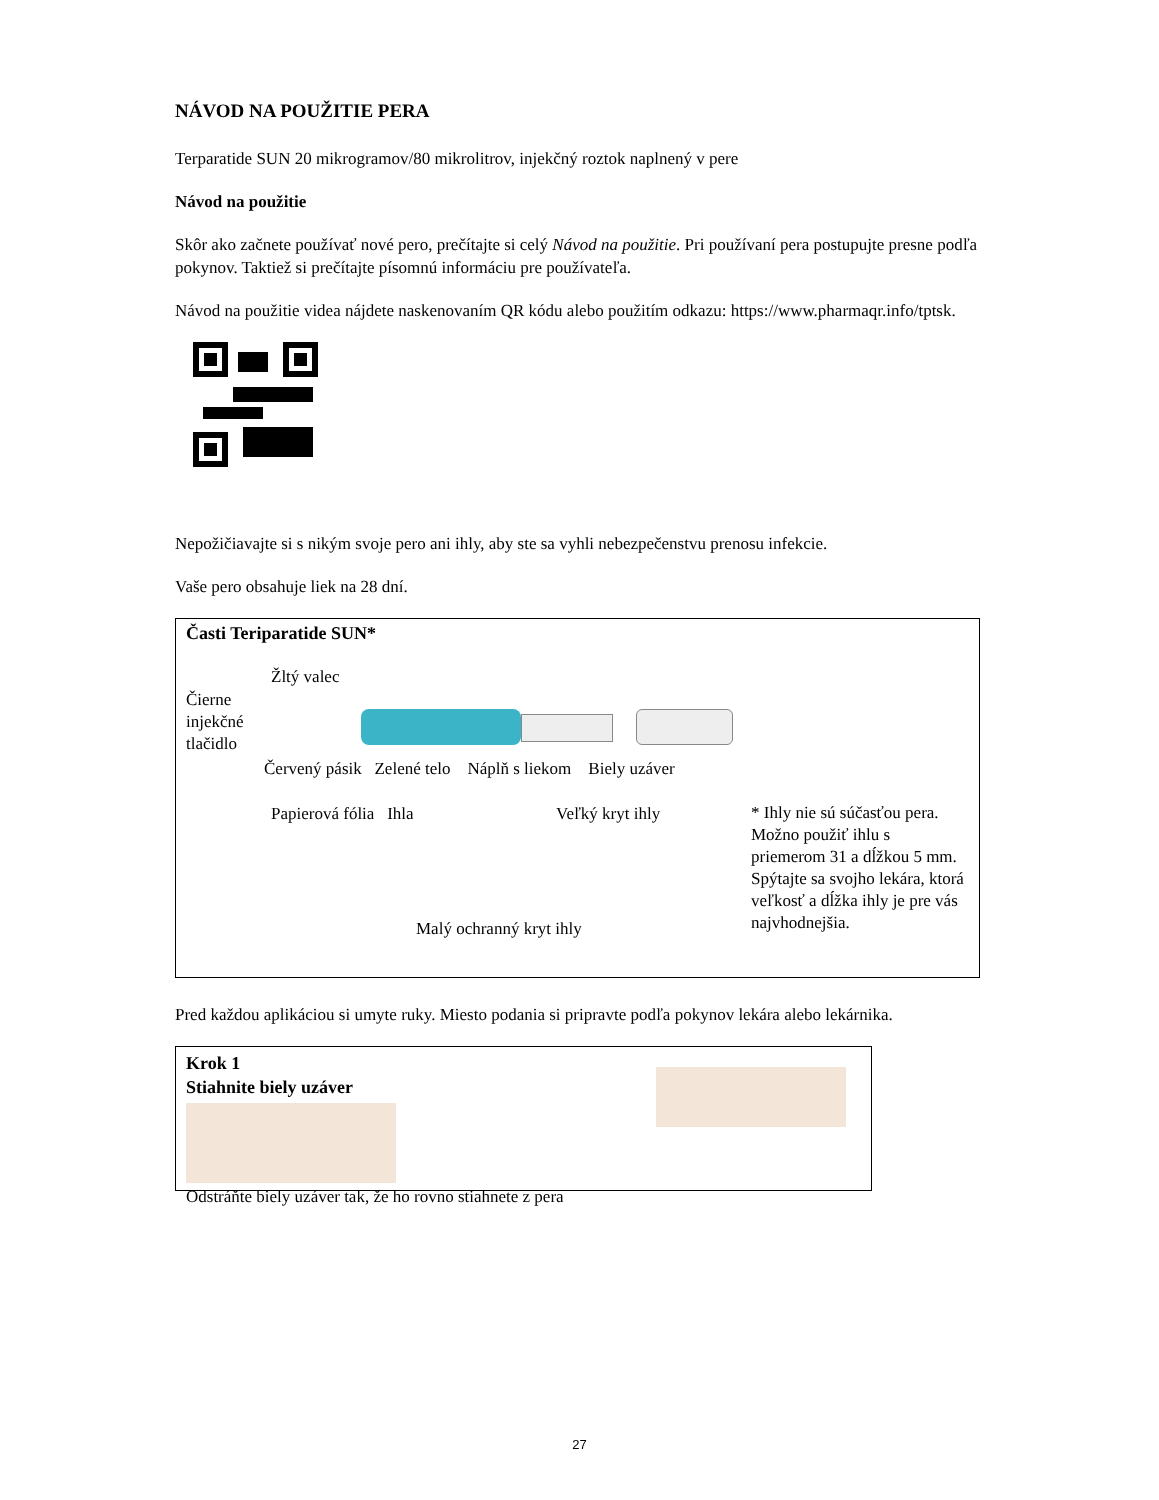NÁVOD NA POUŽITIE PERA
Terparatide SUN 20 mikrogramov/80 mikrolitrov, injekčný roztok naplnený v pere
Návod na použitie
Skôr ako začnete používať nové pero, prečítajte si celý Návod na použitie. Pri používaní pera postupujte presne podľa pokynov. Taktiež si prečítajte písomnú informáciu pre používateľa.
Návod na použitie videa nájdete naskenovaním QR kódu alebo použitím odkazu: https://www.pharmaqr.info/tptsk.
Nepožičiavajte si s nikým svoje pero ani ihly, aby ste sa vyhli nebezpečenstvu prenosu infekcie.
Vaše pero obsahuje liek na 28 dní.
Časti Teriparatide SUN*
Žltý valec
Čierne
injekčné
tlačidlo
Červený pásik Zelené telo Náplň s liekom Biely uzáver
Papierová fólia Ihla Veľký kryt ihly
* Ihly nie sú súčasťou pera. Možno použiť ihlu s priemerom 31 a dĺžkou 5 mm. Spýtajte sa svojho lekára, ktorá veľkosť a dĺžka ihly je pre vás najvhodnejšia.
Malý ochranný kryt ihly
Pred každou aplikáciou si umyte ruky. Miesto podania si pripravte podľa pokynov lekára alebo lekárnika.
Krok 1
Stiahnite biely uzáver
Odstráňte biely uzáver tak, že ho rovno stiahnete z pera
27